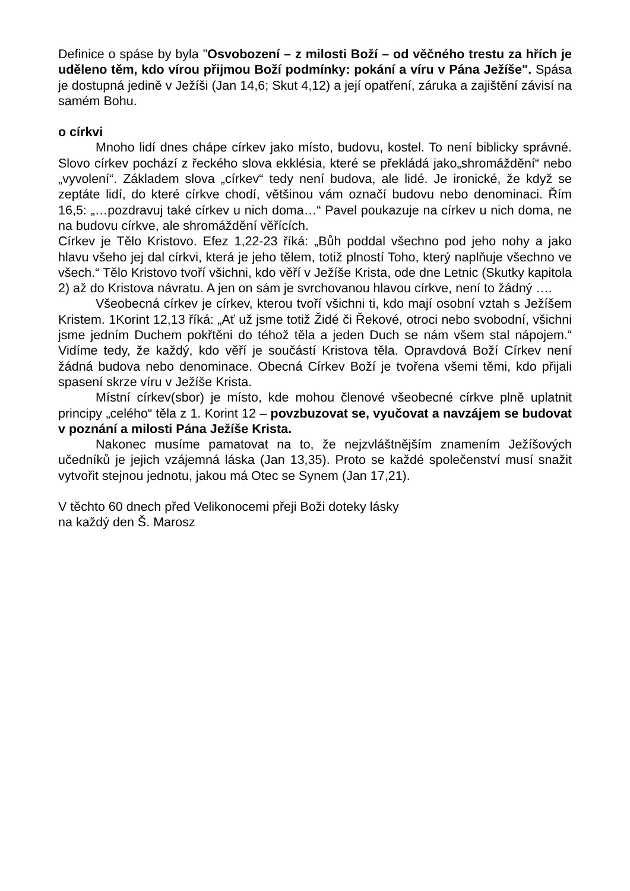Definice o spáse by byla "Osvobození – z milosti Boží – od věčného trestu za hřích je uděleno těm, kdo vírou přijmou Boží podmínky: pokání a víru v Pána Ježíše". Spása je dostupná jedině v Ježíši (Jan 14,6; Skut 4,12) a její opatření, záruka a zajištění závisí na samém Bohu.
o církvi
Mnoho lidí dnes chápe církev jako místo, budovu, kostel. To není biblicky správné. Slovo církev pochází z řeckého slova ekklésia, které se překládá jako„shromáždění“ nebo „vyvolení“. Základem slova „církev“ tedy není budova, ale lidé. Je ironické, že když se zeptáte lidí, do které církve chodí, většinou vám označí budovu nebo denominaci. Řím 16,5: „…pozdravuj také církev u nich doma…“ Pavel poukazuje na církev u nich doma, ne na budovu církve, ale shromáždění věřících.
Církev je Tělo Kristovo. Efez 1,22-23 říká: „Bůh poddal všechno pod jeho nohy a jako hlavu všeho jej dal církvi, která je jeho tělem, totiž plností Toho, který naplňuje všechno ve všech.“ Tělo Kristovo tvoří všichni, kdo věří v Ježíše Krista, ode dne Letnic (Skutky kapitola 2) až do Kristova návratu. A jen on sám je svrchovanou hlavou církve, není to žádný ….
Všeobecná církev je církev, kterou tvoří všichni ti, kdo mají osobní vztah s Ježíšem Kristem. 1Korint 12,13 říká: „Ať už jsme totiž Židé či Řekové, otroci nebo svobodní, všichni jsme jedním Duchem pokřtěni do téhož těla a jeden Duch se nám všem stal nápojem.“ Vidíme tedy, že každý, kdo věří je součástí Kristova těla. Opravdová Boží Církev není žádná budova nebo denominace. Obecná Církev Boží je tvořena všemi těmi, kdo přijali spasení skrze víru v Ježíše Krista.
Místní církev(sbor) je místo, kde mohou členové všeobecné církve plně uplatnit principy „celého“ těla z 1. Korint 12 – povzbuzovat se, vyučovat a navzájem se budovat v poznání a milosti Pána Ježíše Krista.
Nakonec musíme pamatovat na to, že nejzvláštnějším znamením Ježíšových učedníků je jejich vzájemná láska (Jan 13,35). Proto se každé společenství musí snažit vytvořit stejnou jednotu, jakou má Otec se Synem (Jan 17,21).
V těchto 60 dnech před Velikonocemi přeji Boži doteky lásky
na každý den Š. Marosz